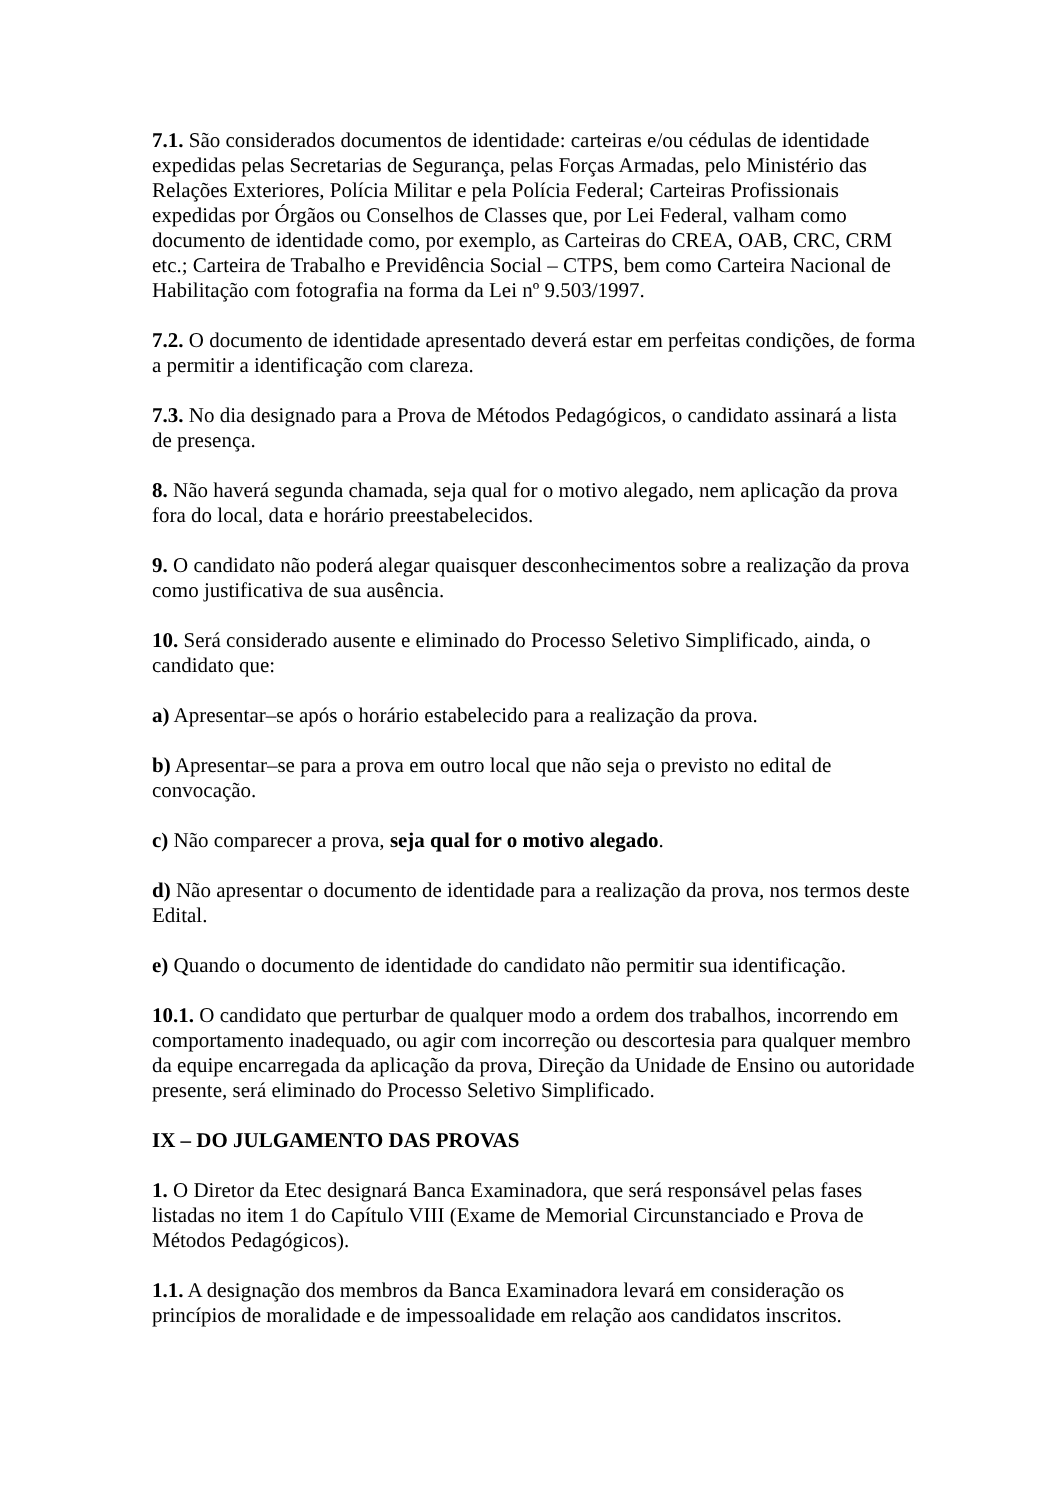7.1. São considerados documentos de identidade: carteiras e/ou cédulas de identidade expedidas pelas Secretarias de Segurança, pelas Forças Armadas, pelo Ministério das Relações Exteriores, Polícia Militar e pela Polícia Federal; Carteiras Profissionais expedidas por Órgãos ou Conselhos de Classes que, por Lei Federal, valham como documento de identidade como, por exemplo, as Carteiras do CREA, OAB, CRC, CRM etc.; Carteira de Trabalho e Previdência Social – CTPS, bem como Carteira Nacional de Habilitação com fotografia na forma da Lei nº 9.503/1997.
7.2. O documento de identidade apresentado deverá estar em perfeitas condições, de forma a permitir a identificação com clareza.
7.3. No dia designado para a Prova de Métodos Pedagógicos, o candidato assinará a lista de presença.
8. Não haverá segunda chamada, seja qual for o motivo alegado, nem aplicação da prova fora do local, data e horário preestabelecidos.
9. O candidato não poderá alegar quaisquer desconhecimentos sobre a realização da prova como justificativa de sua ausência.
10. Será considerado ausente e eliminado do Processo Seletivo Simplificado, ainda, o candidato que:
a) Apresentar–se após o horário estabelecido para a realização da prova.
b) Apresentar–se para a prova em outro local que não seja o previsto no edital de convocação.
c) Não comparecer a prova, seja qual for o motivo alegado.
d) Não apresentar o documento de identidade para a realização da prova, nos termos deste Edital.
e) Quando o documento de identidade do candidato não permitir sua identificação.
10.1. O candidato que perturbar de qualquer modo a ordem dos trabalhos, incorrendo em comportamento inadequado, ou agir com incorreção ou descortesia para qualquer membro da equipe encarregada da aplicação da prova, Direção da Unidade de Ensino ou autoridade presente, será eliminado do Processo Seletivo Simplificado.
IX – DO JULGAMENTO DAS PROVAS
1. O Diretor da Etec designará Banca Examinadora, que será responsável pelas fases listadas no item 1 do Capítulo VIII (Exame de Memorial Circunstanciado e Prova de Métodos Pedagógicos).
1.1. A designação dos membros da Banca Examinadora levará em consideração os princípios de moralidade e de impessoalidade em relação aos candidatos inscritos.